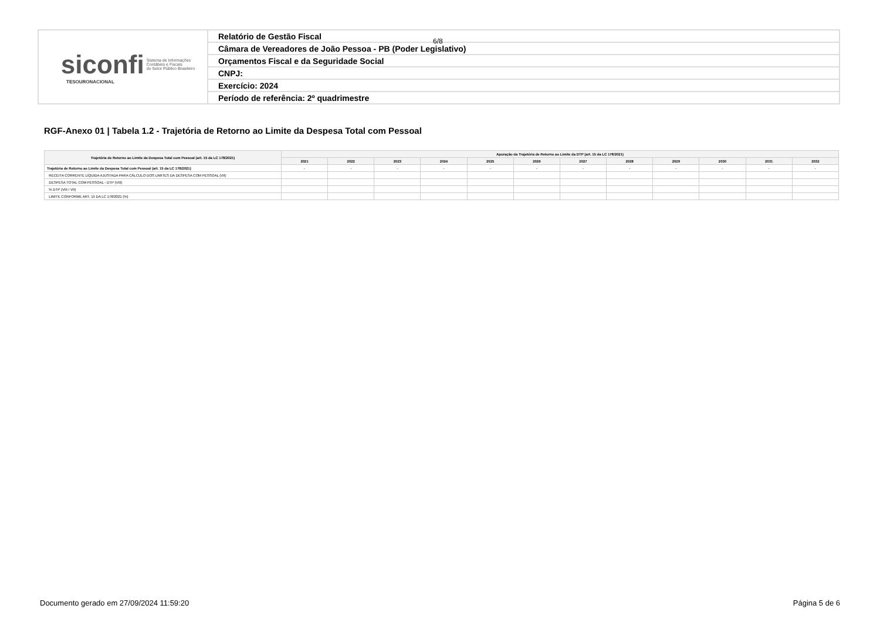| siconfi Sistema de Informações Contábeis e Fiscais do Setor Público Brasileiro TESOURONACIONAL | Relatório de Gestão Fiscal |
| | Câmara de Vereadores de João Pessoa - PB (Poder Legislativo) |
| | Orçamentos Fiscal e da Seguridade Social |
| | CNPJ: |
| | Exercício: 2024 |
| | Período de referência: 2º quadrimestre |
6/8
RGF-Anexo 01 | Tabela 1.2 - Trajetória de Retorno ao Limite da Despesa Total com Pessoal
| Trajetória de Retorno ao Limite da Despesa Total com Pessoal (art. 15 da LC 178/2021) | Apuração da Trajetória de Retorno ao Limite da DTP (art. 15 da LC 178/2021) | | | | | | | | | | | |
| --- | --- | --- | --- | --- | --- | --- | --- | --- | --- | --- | --- | --- |
| | 2021 | 2022 | 2023 | 2024 | 2025 | 2026 | 2027 | 2028 | 2029 | 2030 | 2031 | 2032 |
| Trajetória de Retorno ao Limite da Despesa Total com Pessoal (art. 15 da LC 178/2021) | - | - | - | - | - | - | - | - | - | - | - | - |
| RECEITA CORRENTE LÍQUIDA AJUSTADA PARA CÁLCULO DOS LIMITES DA DESPESA COM PESSOAL (VII) | | | | | | | | | | | | |
| DESPESA TOTAL COM PESSOAL - DTP (VIII) | | | | | | | | | | | | |
| % DTP (VIII / VII) | | | | | | | | | | | | |
| LIMITE CONFORME ART. 15 DA LC 178/2021 (%) | | | | | | | | | | | | |
Documento gerado em 27/09/2024 11:59:20 Página 5 de 6